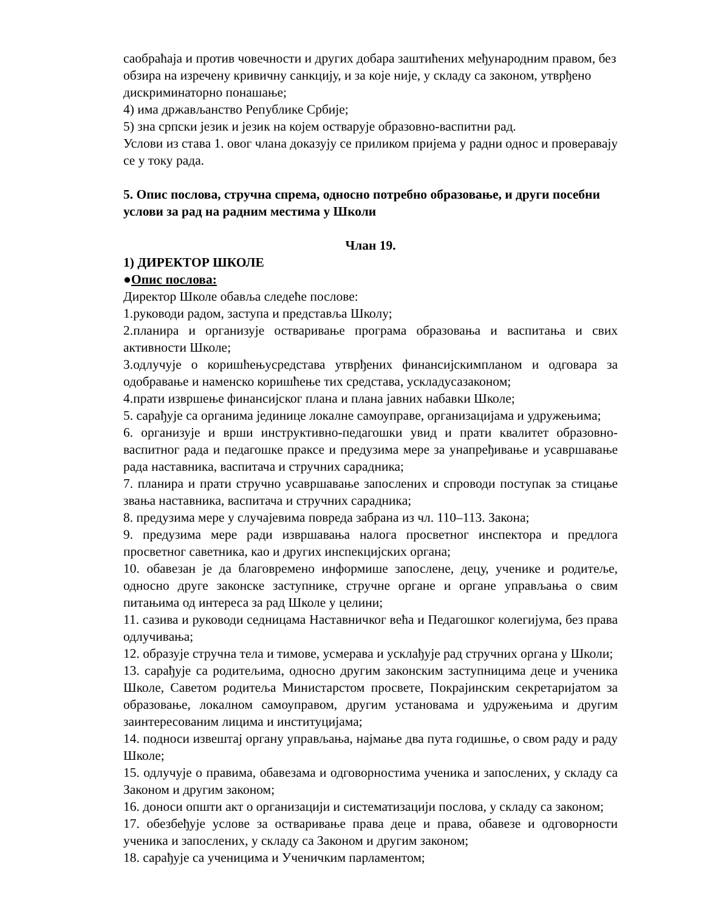саобраћаја и против човечности и других добара заштићених међународним правом, без обзира на изречену кривичну санкцију, и за које није, у складу са законом, утврђено дискриминаторно понашање;
4) има држављанство Републике Србије;
5) зна српски језик и језик на којем остварује образовно-васпитни рад.
Услови из става 1. овог члана доказују се приликом пријема у радни однос и проверавају се у току рада.
5. Опис послова, стручна спрема, односно потребно образовање, и други посебни услови за рад на радним местима у Школи
Члан 19.
1) ДИРЕКТОР ШКОЛЕ
●Опис послова:
Директор Школе обавља следеће послове:
1.руководи радом, заступа и представља Школу;
2.планира и организује остваривање програма образовања и васпитања и свих активности Школе;
3.одлучује о коришћењусредстава утврђених финансијскимпланом и одговара за одобравање и наменско коришћење тих средстава, ускладусазаконом;
4.прати извршење финансијског плана и плана јавних набавки Школе;
5. сарађује са органима јединице локалне самоуправе, организацијама и удружењима;
6. организује и врши инструктивно-педагошки увид и прати квалитет образовно-васпитног рада и педагошке праксе и предузима мере за унапређивање и усавршавање рада наставника, васпитача и стручних сарадника;
7. планира и прати стручно усавршавање запослених и спроводи поступак за стицање звања наставника, васпитача и стручних сарадника;
8. предузима мере у случајевима повреда забрана из чл. 110–113. Закона;
9. предузима мере ради извршавања налога просветног инспектора и предлога просветног саветника, као и других инспекцијских органа;
10. обавезан је да благовремено информише запослене, децу, ученике и родитеље, односно друге законске заступнике, стручне органе и органе управљања о свим питањима од интереса за рад Школе у целини;
11. сазива и руководи седницама Наставничког већа и Педагошког колегијума, без права одлучивања;
12. образује стручна тела и тимове, усмерава и усклађује рад стручних органа у Школи;
13. сарађује са родитељима, односно другим законским заступницима деце и ученика Школе, Саветом родитеља Министарстом просвете, Покрајинским секретаријатом за образовање, локалном самоуправом, другим установама и удружењима и другим заинтересованим лицима и институцијама;
14. подноси извештај органу управљања, најмање два пута годишње, о свом раду и раду Школе;
15. одлучује о правима, обавезама и одговорностима ученика и запослених, у складу са Законом и другим законом;
16. доноси општи акт о организацији и систематизацији послова, у складу са законом;
17. обезбеђује услове за остваривање права деце и права, обавезе и одговорности ученика и запослених, у складу са Законом и другим законом;
18. сарађује са ученицима и Ученичким парламентом;